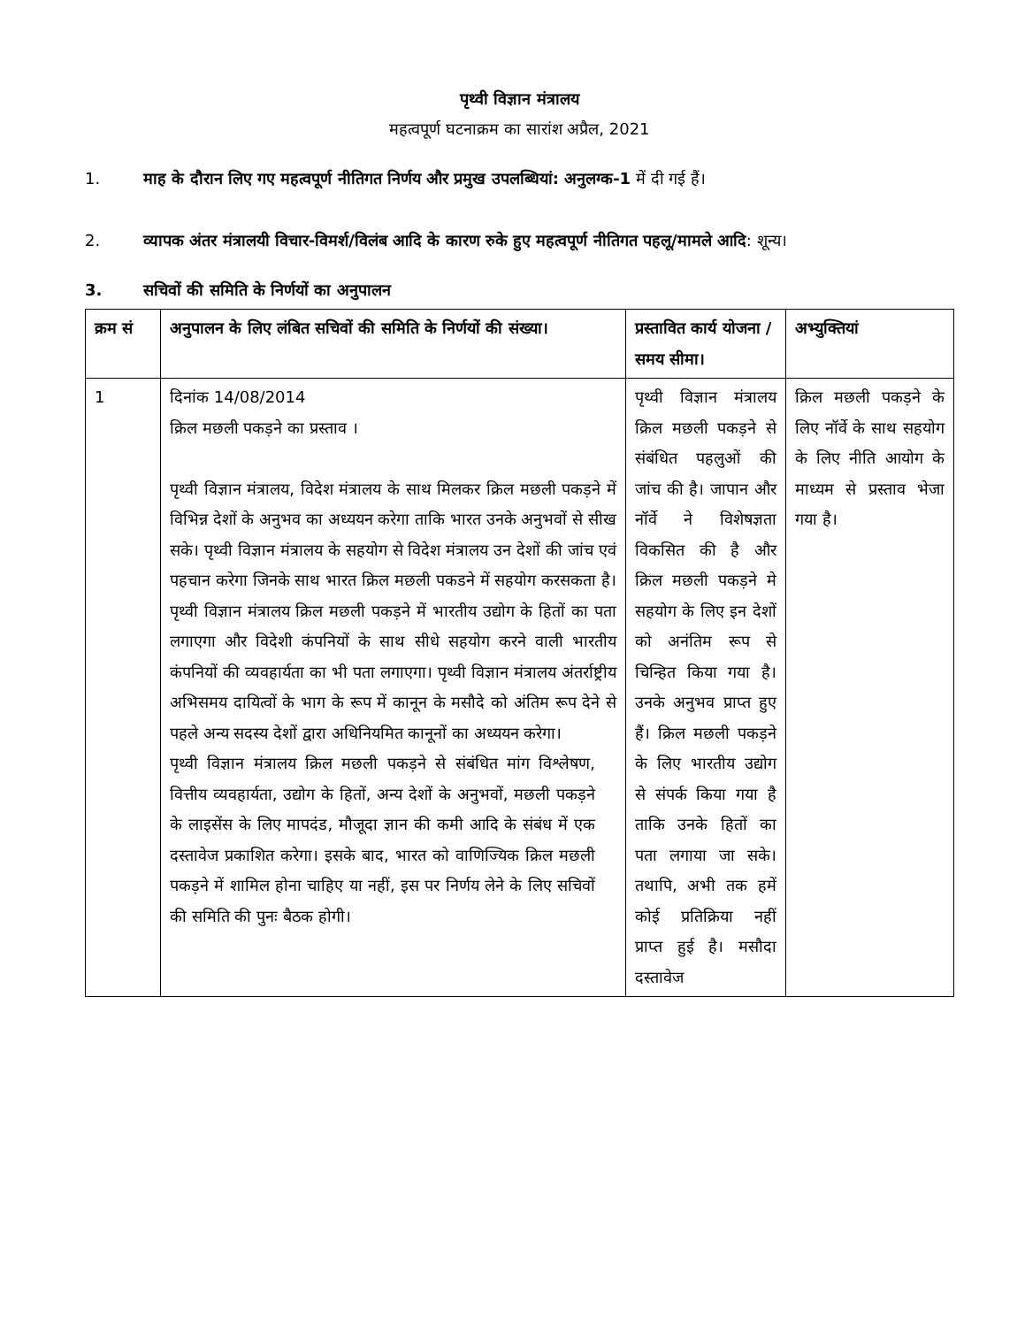पृथ्वी विज्ञान मंत्रालय
महत्वपूर्ण घटनाक्रम का सारांश अप्रैल, 2021
1. माह के दौरान लिए गए महत्वपूर्ण नीतिगत निर्णय और प्रमुख उपलब्धियां: अनुलग्क-1 में दी गई हैं।
2. व्यापक अंतर मंत्रालयी विचार-विमर्श/विलंब आदि के कारण रुके हुए महत्वपूर्ण नीतिगत पहलू/मामले आदि: शून्य।
3. सचिवों की समिति के निर्णयों का अनुपालन
| क्रम सं | अनुपालन के लिए लंबित सचिवों की समिति के निर्णयों की संख्या। | प्रस्तावित कार्य योजना / समय सीमा। | अभ्युक्तियां |
| 1 | दिनांक 14/08/2014 क्रिल मछली पकड़ने का प्रस्ताव । पृथ्वी विज्ञान मंत्रालय, विदेश मंत्रालय के साथ मिलकर क्रिल मछली पकड़ने में विभिन्न देशों के अनुभव का अध्ययन करेगा ताकि भारत उनके अनुभवों से सीख सके। पृथ्वी विज्ञान मंत्रालय के सहयोग से विदेश मंत्रालय उन देशों की जांच एवं पहचान करेगा जिनके साथ भारत क्रिल मछली पकडने में सहयोग करसकता है। पृथ्वी विज्ञान मंत्रालय क्रिल मछली पकड़ने में भारतीय उद्योग के हितों का पता लगाएगा और विदेशी कंपनियों के साथ सीधे सहयोग करने वाली भारतीय कंपनियों की व्यवहार्यता का भी पता लगाएगा। पृथ्वी विज्ञान मंत्रालय अंतर्राष्ट्रीय अभिसमय दायित्वों के भाग के रूप में कानून के मसौदे को अंतिम रूप देने से पहले अन्य सदस्य देशों द्वारा अधिनियमित कानूनों का अध्ययन करेगा। पृथ्वी विज्ञान मंत्रालय क्रिल मछली पकड़ने से संबंधित मांग विश्लेषण, वित्तीय व्यवहार्यता, उद्योग के हितों, अन्य देशों के अनुभवों, मछली पकड़ने के लाइसेंस के लिए मापदंड, मौजूदा ज्ञान की कमी आदि के संबंध में एक दस्तावेज प्रकाशित करेगा। इसके बाद, भारत को वाणिज्यिक क्रिल मछली पकड़ने में शामिल होना चाहिए या नहीं, इस पर निर्णय लेने के लिए सचिवों की समिति की पुनः बैठक होगी। | पृथ्वी विज्ञान मंत्रालय क्रिल मछली पकड़ने से संबंधित पहलुओं की जांच की है। जापान और नॉर्वे ने विशेषज्ञता विकसित की है और क्रिल मछली पकड़ने मे सहयोग के लिए इन देशों को अनंतिम रूप से चिन्हित किया गया है। उनके अनुभव प्राप्त हुए हैं। क्रिल मछली पकड़ने के लिए भारतीय उद्योग से संपर्क किया गया है ताकि उनके हितों का पता लगाया जा सके। तथापि, अभी तक हमें कोई प्रतिक्रिया नहीं प्राप्त हुई है। मसौदा दस्तावेज | क्रिल मछली पकड़ने के लिए नॉर्वे के साथ सहयोग के लिए नीति आयोग के माध्यम से प्रस्ताव भेजा गया है। |